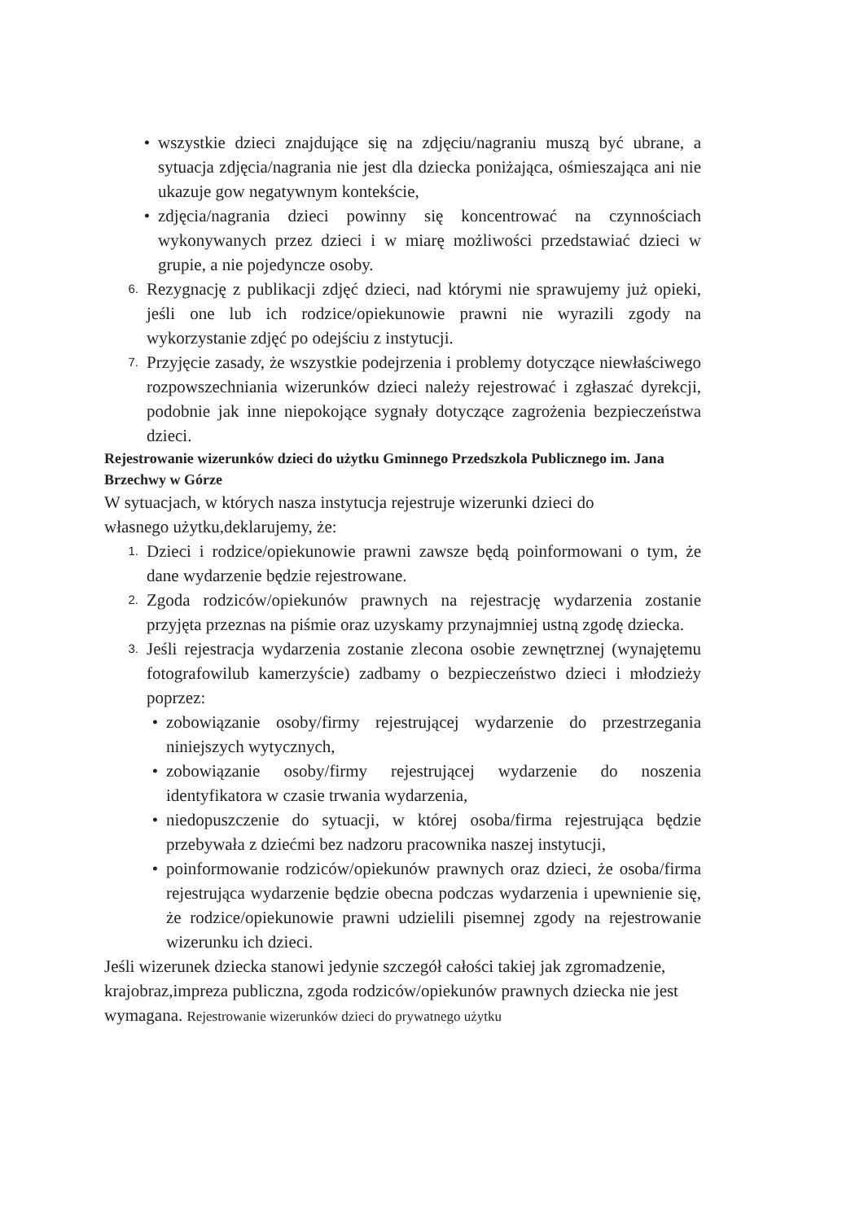• wszystkie dzieci znajdujące się na zdjęciu/nagraniu muszą być ubrane, a sytuacja zdjęcia/nagrania nie jest dla dziecka poniżająca, ośmieszająca ani nie ukazuje gow negatywnym kontekście,
• zdjęcia/nagrania dzieci powinny się koncentrować na czynnościach wykonywanych przez dzieci i w miarę możliwości przedstawiać dzieci w grupie, a nie pojedyncze osoby.
6. Rezygnację z publikacji zdjęć dzieci, nad którymi nie sprawujemy już opieki, jeśli one lub ich rodzice/opiekunowie prawni nie wyrazili zgody na wykorzystanie zdjęć po odejściu z instytucji.
7. Przyjęcie zasady, że wszystkie podejrzenia i problemy dotyczące niewłaściwego rozpowszechniania wizerunków dzieci należy rejestrować i zgłaszać dyrekcji, podobnie jak inne niepokojące sygnały dotyczące zagrożenia bezpieczeństwa dzieci.
Rejestrowanie wizerunków dzieci do użytku Gminnego Przedszkola Publicznego im. Jana Brzechwy w Górze
W sytuacjach, w których nasza instytucja rejestruje wizerunki dzieci do
własnego użytku,deklarujemy, że:
1. Dzieci i rodzice/opiekunowie prawni zawsze będą poinformowani o tym, że dane wydarzenie będzie rejestrowane.
2. Zgoda rodziców/opiekunów prawnych na rejestrację wydarzenia zostanie przyjęta przeznas na piśmie oraz uzyskamy przynajmniej ustną zgodę dziecka.
3. Jeśli rejestracja wydarzenia zostanie zlecona osobie zewnętrznej (wynajętemu fotografowilub kamerzyście) zadbamy o bezpieczeństwo dzieci i młodzieży poprzez:
• zobowiązanie osoby/firmy rejestrującej wydarzenie do przestrzegania niniejszych wytycznych,
• zobowiązanie osoby/firmy rejestrującej wydarzenie do noszenia identyfikatora w czasie trwania wydarzenia,
• niedopuszczenie do sytuacji, w której osoba/firma rejestrująca będzie przebywała z dziećmi bez nadzoru pracownika naszej instytucji,
• poinformowanie rodziców/opiekunów prawnych oraz dzieci, że osoba/firma rejestrująca wydarzenie będzie obecna podczas wydarzenia i upewnienie się, że rodzice/opiekunowie prawni udzielili pisemnej zgody na rejestrowanie wizerunku ich dzieci.
Jeśli wizerunek dziecka stanowi jedynie szczegół całości takiej jak zgromadzenie, krajobraz,impreza publiczna, zgoda rodziców/opiekunów prawnych dziecka nie jest wymagana. Rejestrowanie wizerunków dzieci do prywatnego użytku